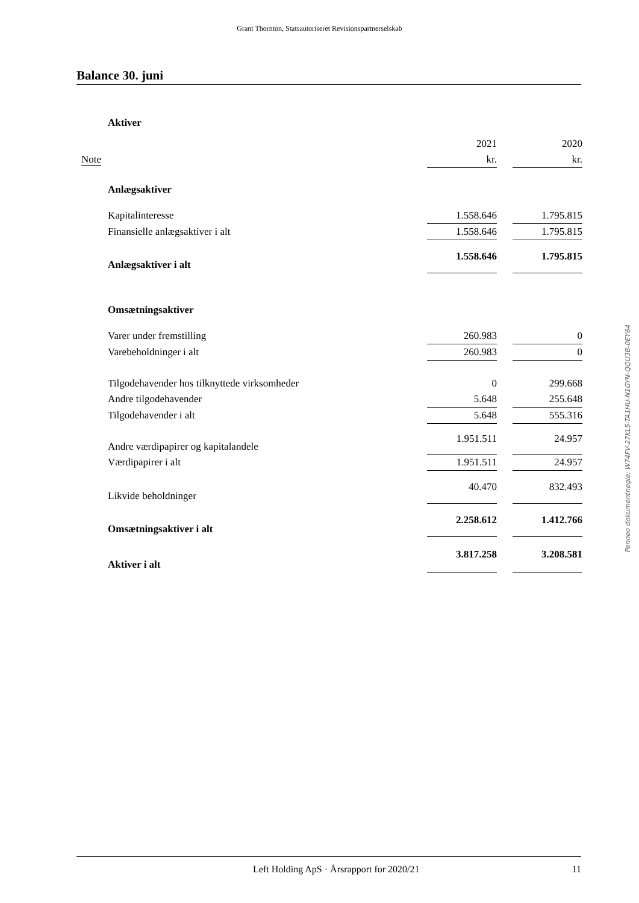Grant Thornton, Statsautoriseret Revisionspartnerselskab
Balance 30. juni
| | Aktiver | | | |
| | | 2021 | | 2020 |
| Note | | kr. | | kr. |
| | Anlægsaktiver | | | |
| | Kapitalinteresse | 1.558.646 | | 1.795.815 |
| | Finansielle anlægsaktiver i alt | 1.558.646 | | 1.795.815 |
| | Anlægsaktiver i alt | 1.558.646 | | 1.795.815 |
| | Omsætningsaktiver | | | |
| | Varer under fremstilling | 260.983 | | 0 |
| | Varebeholdninger i alt | 260.983 | | 0 |
| | Tilgodehavender hos tilknyttede virksomheder | 0 | | 299.668 |
| | Andre tilgodehavender | 5.648 | | 255.648 |
| | Tilgodehavender i alt | 5.648 | | 555.316 |
| | Andre værdipapirer og kapitalandele | 1.951.511 | | 24.957 |
| | Værdipapirer i alt | 1.951.511 | | 24.957 |
| | Likvide beholdninger | 40.470 | | 832.493 |
| | Omsætningsaktiver i alt | 2.258.612 | | 1.412.766 |
| | Aktiver i alt | 3.817.258 | | 3.208.581 |
Penneo dokumentnøgle: W74FV-27KL5-TA1HU-N1GYN-QQU3B-0EY64
Left Holding ApS · Årsrapport for 2020/21 11